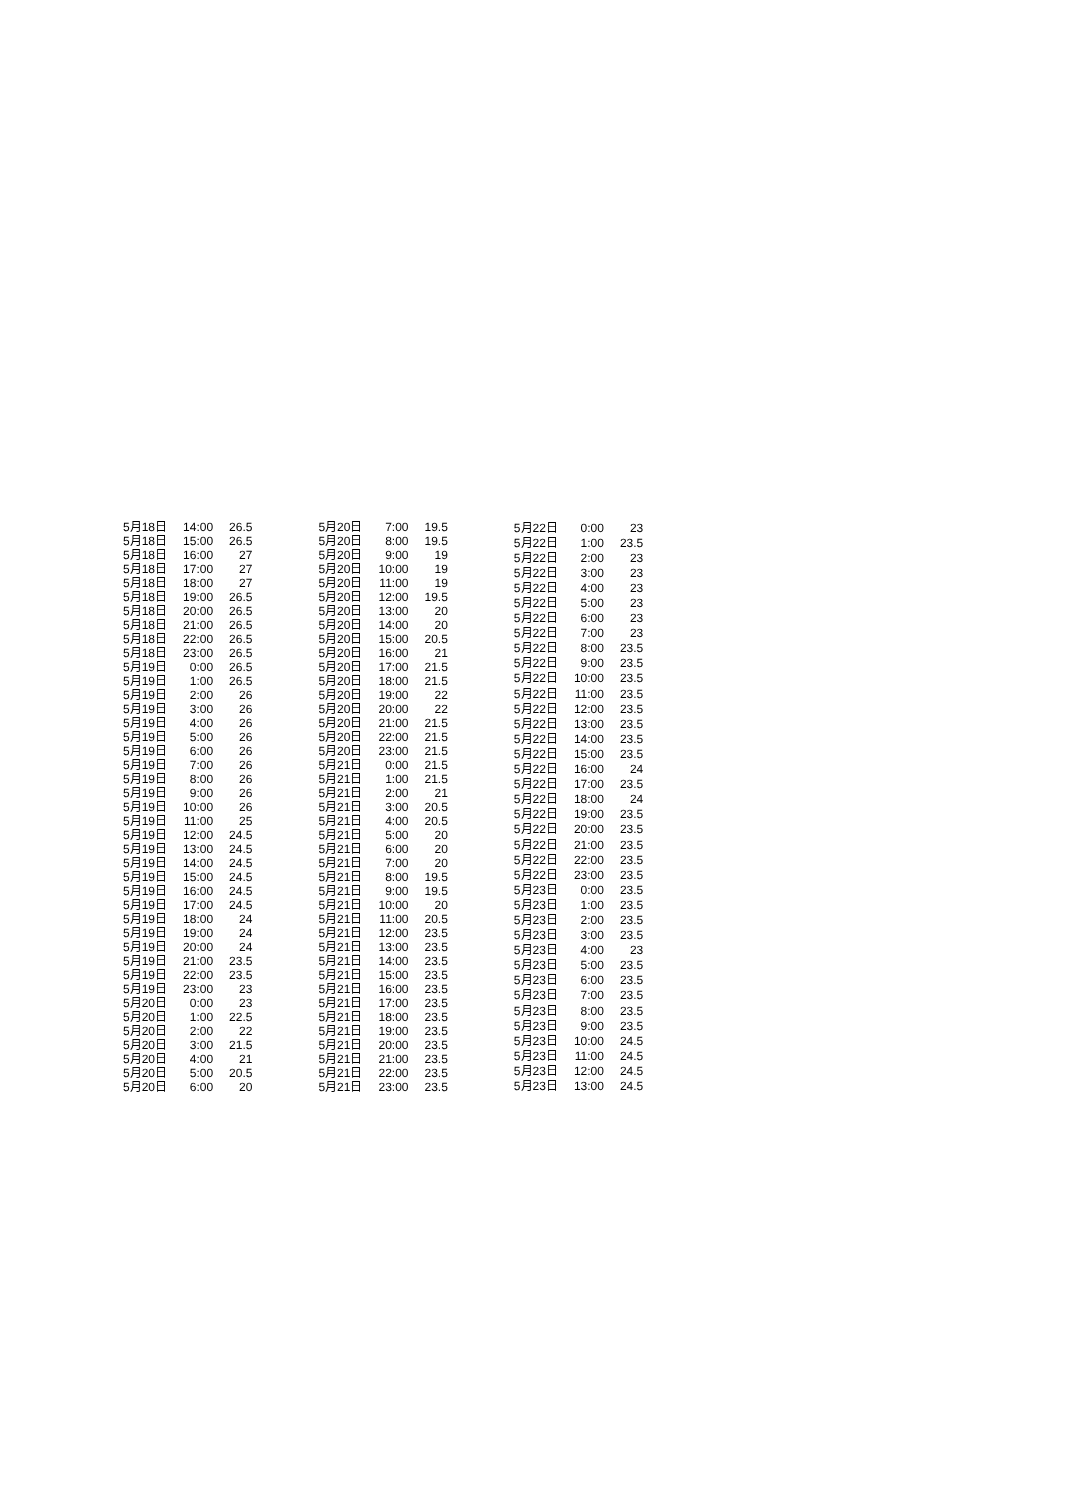| 5月18日 | 14:00 | 26.5 |
| 5月18日 | 15:00 | 26.5 |
| 5月18日 | 16:00 | 27 |
| 5月18日 | 17:00 | 27 |
| 5月18日 | 18:00 | 27 |
| 5月18日 | 19:00 | 26.5 |
| 5月18日 | 20:00 | 26.5 |
| 5月18日 | 21:00 | 26.5 |
| 5月18日 | 22:00 | 26.5 |
| 5月18日 | 23:00 | 26.5 |
| 5月19日 | 0:00 | 26.5 |
| 5月19日 | 1:00 | 26.5 |
| 5月19日 | 2:00 | 26 |
| 5月19日 | 3:00 | 26 |
| 5月19日 | 4:00 | 26 |
| 5月19日 | 5:00 | 26 |
| 5月19日 | 6:00 | 26 |
| 5月19日 | 7:00 | 26 |
| 5月19日 | 8:00 | 26 |
| 5月19日 | 9:00 | 26 |
| 5月19日 | 10:00 | 26 |
| 5月19日 | 11:00 | 25 |
| 5月19日 | 12:00 | 24.5 |
| 5月19日 | 13:00 | 24.5 |
| 5月19日 | 14:00 | 24.5 |
| 5月19日 | 15:00 | 24.5 |
| 5月19日 | 16:00 | 24.5 |
| 5月19日 | 17:00 | 24.5 |
| 5月19日 | 18:00 | 24 |
| 5月19日 | 19:00 | 24 |
| 5月19日 | 20:00 | 24 |
| 5月19日 | 21:00 | 23.5 |
| 5月19日 | 22:00 | 23.5 |
| 5月19日 | 23:00 | 23 |
| 5月20日 | 0:00 | 23 |
| 5月20日 | 1:00 | 22.5 |
| 5月20日 | 2:00 | 22 |
| 5月20日 | 3:00 | 21.5 |
| 5月20日 | 4:00 | 21 |
| 5月20日 | 5:00 | 20.5 |
| 5月20日 | 6:00 | 20 |
| 5月20日 | 7:00 | 19.5 |
| 5月20日 | 8:00 | 19.5 |
| 5月20日 | 9:00 | 19 |
| 5月20日 | 10:00 | 19 |
| 5月20日 | 11:00 | 19 |
| 5月20日 | 12:00 | 19.5 |
| 5月20日 | 13:00 | 20 |
| 5月20日 | 14:00 | 20 |
| 5月20日 | 15:00 | 20.5 |
| 5月20日 | 16:00 | 21 |
| 5月20日 | 17:00 | 21.5 |
| 5月20日 | 18:00 | 21.5 |
| 5月20日 | 19:00 | 22 |
| 5月20日 | 20:00 | 22 |
| 5月20日 | 21:00 | 21.5 |
| 5月20日 | 22:00 | 21.5 |
| 5月20日 | 23:00 | 21.5 |
| 5月21日 | 0:00 | 21.5 |
| 5月21日 | 1:00 | 21.5 |
| 5月21日 | 2:00 | 21 |
| 5月21日 | 3:00 | 20.5 |
| 5月21日 | 4:00 | 20.5 |
| 5月21日 | 5:00 | 20 |
| 5月21日 | 6:00 | 20 |
| 5月21日 | 7:00 | 20 |
| 5月21日 | 8:00 | 19.5 |
| 5月21日 | 9:00 | 19.5 |
| 5月21日 | 10:00 | 20 |
| 5月21日 | 11:00 | 20.5 |
| 5月21日 | 12:00 | 23.5 |
| 5月21日 | 13:00 | 23.5 |
| 5月21日 | 14:00 | 23.5 |
| 5月21日 | 15:00 | 23.5 |
| 5月21日 | 16:00 | 23.5 |
| 5月21日 | 17:00 | 23.5 |
| 5月21日 | 18:00 | 23.5 |
| 5月21日 | 19:00 | 23.5 |
| 5月21日 | 20:00 | 23.5 |
| 5月21日 | 21:00 | 23.5 |
| 5月21日 | 22:00 | 23.5 |
| 5月21日 | 23:00 | 23.5 |
| 5月22日 | 0:00 | 23 |
| 5月22日 | 1:00 | 23.5 |
| 5月22日 | 2:00 | 23 |
| 5月22日 | 3:00 | 23 |
| 5月22日 | 4:00 | 23 |
| 5月22日 | 5:00 | 23 |
| 5月22日 | 6:00 | 23 |
| 5月22日 | 7:00 | 23 |
| 5月22日 | 8:00 | 23.5 |
| 5月22日 | 9:00 | 23.5 |
| 5月22日 | 10:00 | 23.5 |
| 5月22日 | 11:00 | 23.5 |
| 5月22日 | 12:00 | 23.5 |
| 5月22日 | 13:00 | 23.5 |
| 5月22日 | 14:00 | 23.5 |
| 5月22日 | 15:00 | 23.5 |
| 5月22日 | 16:00 | 24 |
| 5月22日 | 17:00 | 23.5 |
| 5月22日 | 18:00 | 24 |
| 5月22日 | 19:00 | 23.5 |
| 5月22日 | 20:00 | 23.5 |
| 5月22日 | 21:00 | 23.5 |
| 5月22日 | 22:00 | 23.5 |
| 5月22日 | 23:00 | 23.5 |
| 5月23日 | 0:00 | 23.5 |
| 5月23日 | 1:00 | 23.5 |
| 5月23日 | 2:00 | 23.5 |
| 5月23日 | 3:00 | 23.5 |
| 5月23日 | 4:00 | 23 |
| 5月23日 | 5:00 | 23.5 |
| 5月23日 | 6:00 | 23.5 |
| 5月23日 | 7:00 | 23.5 |
| 5月23日 | 8:00 | 23.5 |
| 5月23日 | 9:00 | 23.5 |
| 5月23日 | 10:00 | 24.5 |
| 5月23日 | 11:00 | 24.5 |
| 5月23日 | 12:00 | 24.5 |
| 5月23日 | 13:00 | 24.5 |